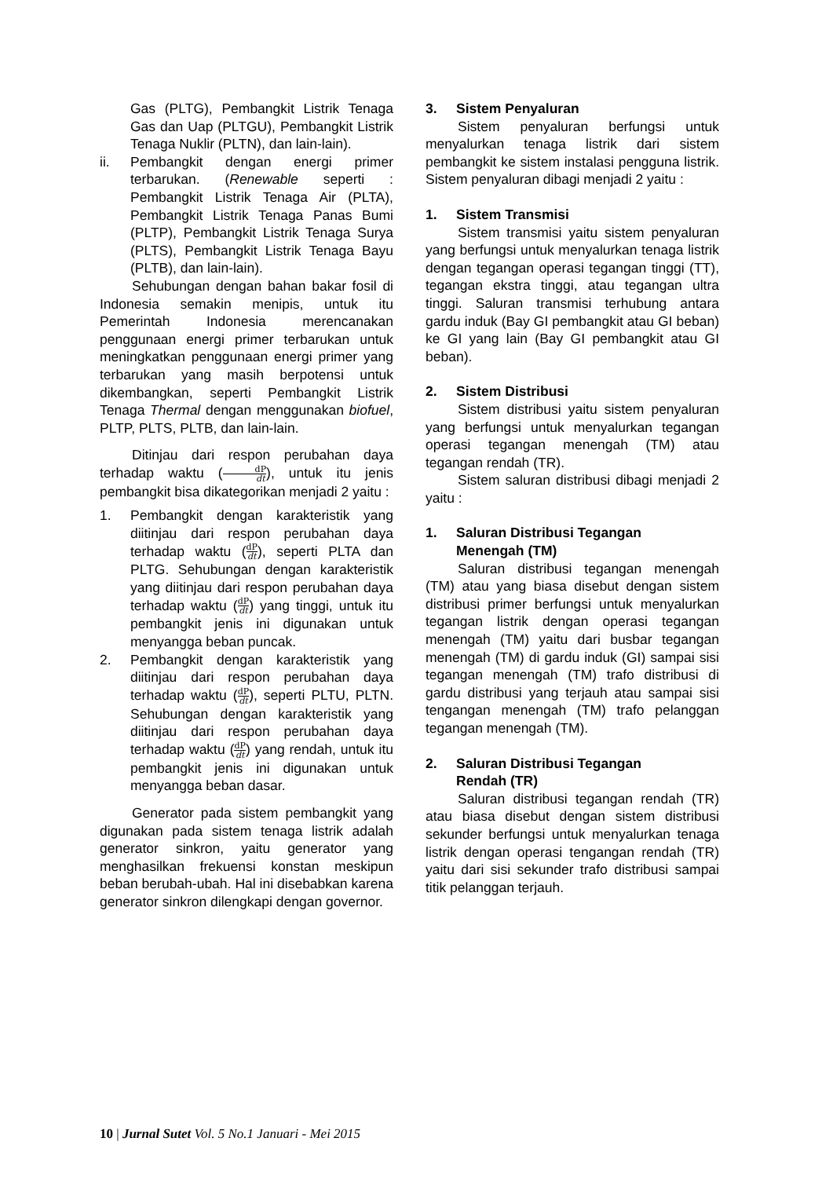Gas (PLTG), Pembangkit Listrik Tenaga Gas dan Uap (PLTGU), Pembangkit Listrik Tenaga Nuklir (PLTN), dan lain-lain).
ii. Pembangkit dengan energi primer terbarukan. (Renewable seperti : Pembangkit Listrik Tenaga Air (PLTA), Pembangkit Listrik Tenaga Panas Bumi (PLTP), Pembangkit Listrik Tenaga Surya (PLTS), Pembangkit Listrik Tenaga Bayu (PLTB), dan lain-lain).
Sehubungan dengan bahan bakar fosil di Indonesia semakin menipis, untuk itu Pemerintah Indonesia merencanakan penggunaan energi primer terbarukan untuk meningkatkan penggunaan energi primer yang terbarukan yang masih berpotensi untuk dikembangkan, seperti Pembangkit Listrik Tenaga Thermal dengan menggunakan biofuel, PLTP, PLTS, PLTB, dan lain-lain.
Ditinjau dari respon perubahan daya terhadap waktu (dP dt), untuk itu jenis pembangkit bisa dikategorikan menjadi 2 yaitu :
1. Pembangkit dengan karakteristik yang diitinjau dari respon perubahan daya terhadap waktu (dP dt), seperti PLTA dan PLTG. Sehubungan dengan karakteristik yang diitinjau dari respon perubahan daya terhadap waktu (dP dt) yang tinggi, untuk itu pembangkit jenis ini digunakan untuk menyangga beban puncak.
2. Pembangkit dengan karakteristik yang diitinjau dari respon perubahan daya terhadap waktu (dP dt), seperti PLTU, PLTN. Sehubungan dengan karakteristik yang diitinjau dari respon perubahan daya terhadap waktu (dP dt) yang rendah, untuk itu pembangkit jenis ini digunakan untuk menyangga beban dasar.
Generator pada sistem pembangkit yang digunakan pada sistem tenaga listrik adalah generator sinkron, yaitu generator yang menghasilkan frekuensi konstan meskipun beban berubah-ubah. Hal ini disebabkan karena generator sinkron dilengkapi dengan governor.
3. Sistem Penyaluran
Sistem penyaluran berfungsi untuk menyalurkan tenaga listrik dari sistem pembangkit ke sistem instalasi pengguna listrik. Sistem penyaluran dibagi menjadi 2 yaitu :
1. Sistem Transmisi
Sistem transmisi yaitu sistem penyaluran yang berfungsi untuk menyalurkan tenaga listrik dengan tegangan operasi tegangan tinggi (TT), tegangan ekstra tinggi, atau tegangan ultra tinggi. Saluran transmisi terhubung antara gardu induk (Bay GI pembangkit atau GI beban) ke GI yang lain (Bay GI pembangkit atau GI beban).
2. Sistem Distribusi
Sistem distribusi yaitu sistem penyaluran yang berfungsi untuk menyalurkan tegangan operasi tegangan menengah (TM) atau tegangan rendah (TR).
Sistem saluran distribusi dibagi menjadi 2 yaitu :
1. Saluran Distribusi Tegangan
Menengah (TM)
Saluran distribusi tegangan menengah (TM) atau yang biasa disebut dengan sistem distribusi primer berfungsi untuk menyalurkan tegangan listrik dengan operasi tegangan menengah (TM) yaitu dari busbar tegangan menengah (TM) di gardu induk (GI) sampai sisi tegangan menengah (TM) trafo distribusi di gardu distribusi yang terjauh atau sampai sisi tengangan menengah (TM) trafo pelanggan tegangan menengah (TM).
2. Saluran Distribusi Tegangan
Rendah (TR)
Saluran distribusi tegangan rendah (TR) atau biasa disebut dengan sistem distribusi sekunder berfungsi untuk menyalurkan tenaga listrik dengan operasi tengangan rendah (TR) yaitu dari sisi sekunder trafo distribusi sampai titik pelanggan terjauh.
10 | Jurnal Sutet Vol. 5 No.1 Januari - Mei 2015